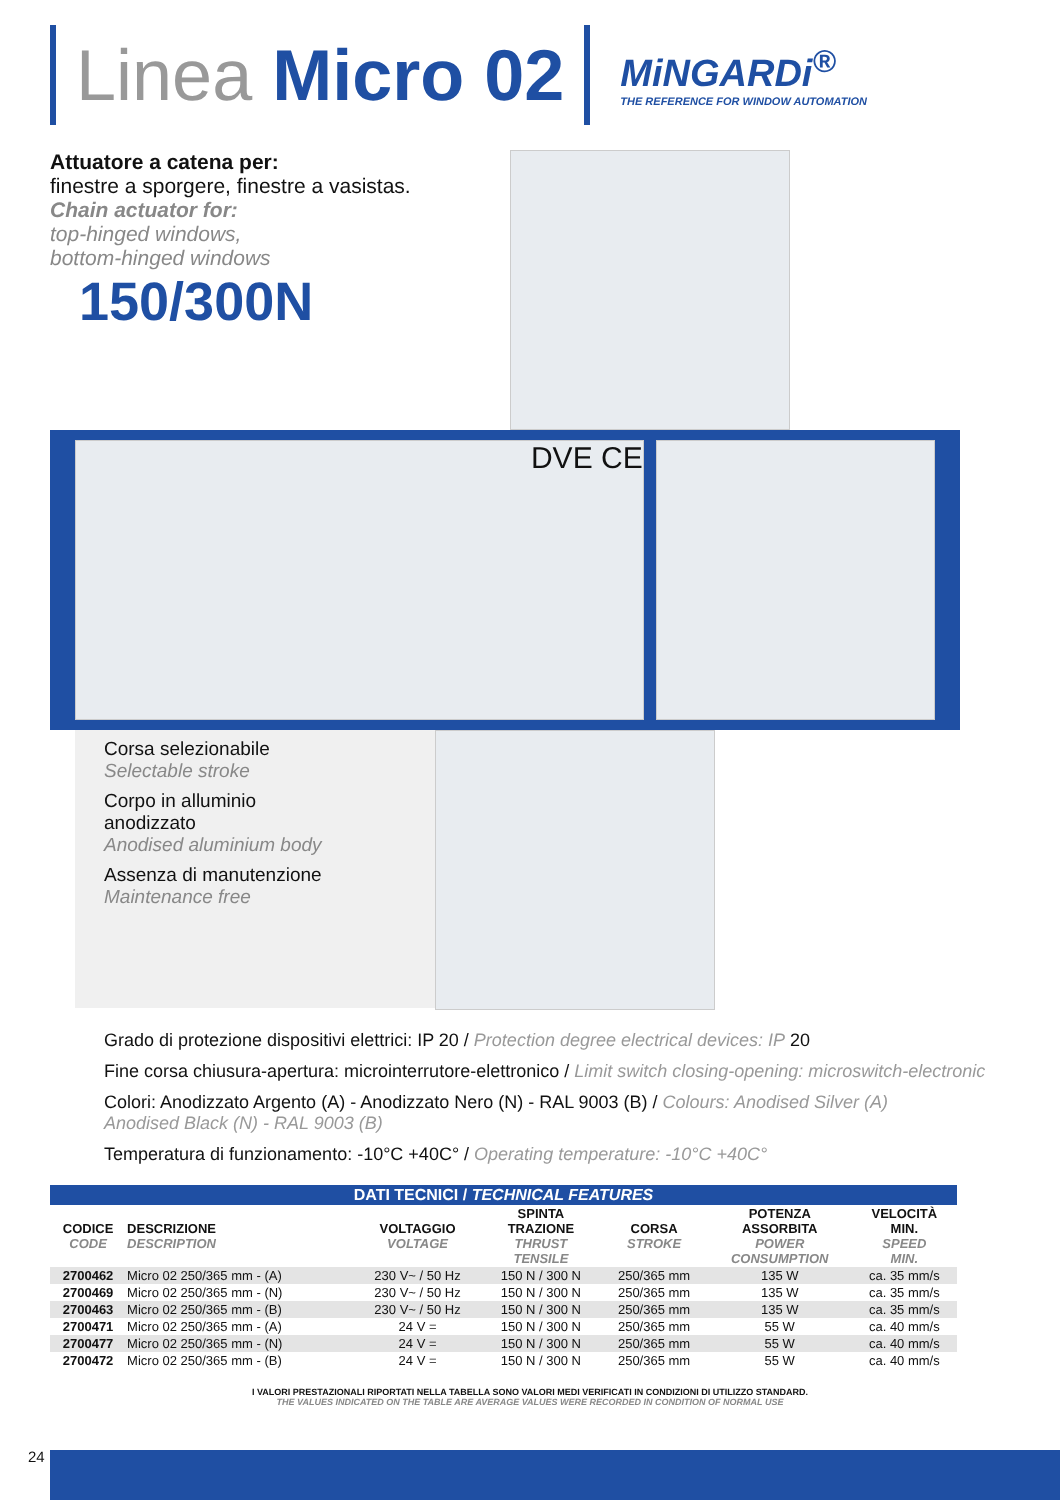Linea Micro 02
MiNGARDi<sup>®</sup>
THE REFERENCE FOR WINDOW AUTOMATION
Attuatore a catena per:
finestre a sporgere, finestre a vasistas.
Chain actuator for:
top-hinged windows,
bottom-hinged windows
150/300N
DVE CE
Corsa selezionabile
Selectable stroke
Corpo in alluminio
anodizzato
Anodised aluminium body
Assenza di manutenzione
Maintenance free
Grado di protezione dispositivi elettrici: IP 20 / Protection degree electrical devices: IP 20
Fine corsa chiusura-apertura: microinterrutore-elettronico / Limit switch closing-opening: microswitch-electronic
Colori: Anodizzato Argento (A) - Anodizzato Nero (N) - RAL 9003 (B) / Colours: Anodised Silver (A)
Anodised Black (N) - RAL 9003 (B)
Temperatura di funzionamento: -10°C +40C° / Operating temperature: -10°C +40C°
| DATI TECNICI / TECHNICAL FEATURES | | | | | | |
| --- | --- | --- | --- | --- | --- | --- |
| CODICE CODE | DESCRIZIONE DESCRIPTION | VOLTAGGIO VOLTAGE | SPINTA TRAZIONE THRUST TENSILE | CORSA STROKE | POTENZA ASSORBITA POWER CONSUMPTION | VELOCITÀ MIN. SPEED MIN. |
| 2700462 | Micro 02 250/365 mm - (A) | 230 V~ / 50 Hz | 150 N / 300 N | 250/365 mm | 135 W | ca. 35 mm/s |
| 2700469 | Micro 02 250/365 mm - (N) | 230 V~ / 50 Hz | 150 N / 300 N | 250/365 mm | 135 W | ca. 35 mm/s |
| 2700463 | Micro 02 250/365 mm - (B) | 230 V~ / 50 Hz | 150 N / 300 N | 250/365 mm | 135 W | ca. 35 mm/s |
| 2700471 | Micro 02 250/365 mm - (A) | 24 V = | 150 N / 300 N | 250/365 mm | 55 W | ca. 40 mm/s |
| 2700477 | Micro 02 250/365 mm - (N) | 24 V = | 150 N / 300 N | 250/365 mm | 55 W | ca. 40 mm/s |
| 2700472 | Micro 02 250/365 mm - (B) | 24 V = | 150 N / 300 N | 250/365 mm | 55 W | ca. 40 mm/s |
I VALORI PRESTAZIONALI RIPORTATI NELLA TABELLA SONO VALORI MEDI VERIFICATI IN CONDIZIONI DI UTILIZZO STANDARD.
THE VALUES INDICATED ON THE TABLE ARE AVERAGE VALUES WERE RECORDED IN CONDITION OF NORMAL USE
24